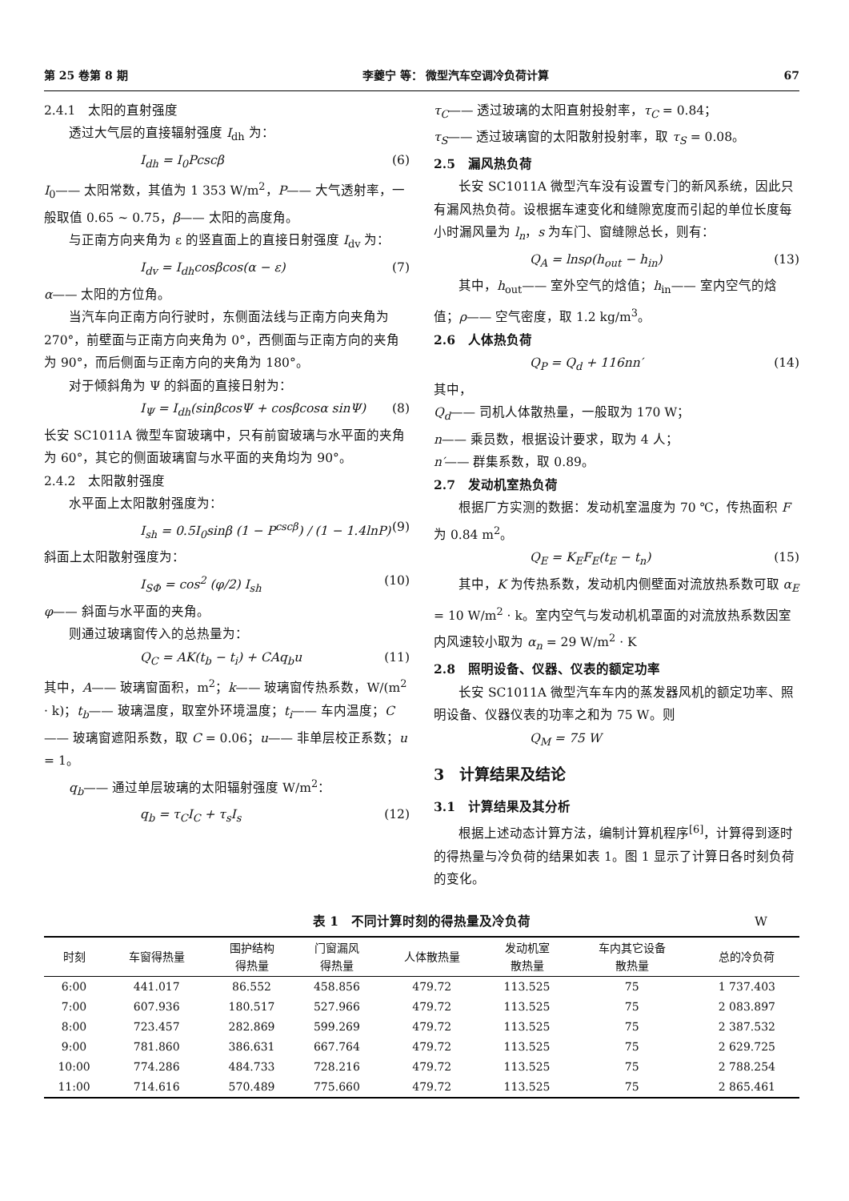第 25 卷第 8 期 李夔宁 等： 微型汽车空调冷负荷计算 67
2.4.1　太阳的直射强度
透过大气层的直接辐射强度 I<sub>dh</sub> 为：
I<sub>dh</sub> = I<sub>0</sub>Pcscβ (6)
I<sub>0</sub>—— 太阳常数，其值为 1 353 W/m<sup>2</sup>，P—— 大气透射率，一般取值 0.65 ~ 0.75，β—— 太阳的高度角。
与正南方向夹角为 ε 的竖直面上的直接日射强度 I<sub>dv</sub> 为：
I<sub>dv</sub> = I<sub>dh</sub>cosβcos(α − ε) (7)
α—— 太阳的方位角。
当汽车向正南方向行驶时，东侧面法线与正南方向夹角为 270°，前壁面与正南方向夹角为 0°，西侧面与正南方向的夹角为 90°，而后侧面与正南方向的夹角为 180°。
对于倾斜角为 Ψ 的斜面的直接日射为：
I<sub>Ψ</sub> = I<sub>dh</sub>(sinβcosΨ + cosβcosα sinΨ) (8)
长安 SC1011A 微型车窗玻璃中，只有前窗玻璃与水平面的夹角为 60°，其它的侧面玻璃窗与水平面的夹角均为 90°。
2.4.2　太阳散射强度
水平面上太阳散射强度为：
I<sub>sh</sub> = 0.5I<sub>0</sub>sinβ (1 − P<sup>cscβ</sup>) / (1 − 1.4lnP) (9)
斜面上太阳散射强度为：
I<sub>SΦ</sub> = cos<sup>2</sup> (φ/2) I<sub>sh</sub> (10)
φ—— 斜面与水平面的夹角。
则通过玻璃窗传入的总热量为：
Q<sub>C</sub> = AK(t<sub>b</sub> − t<sub>i</sub>) + CAq<sub>b</sub>u (11)
其中，A—— 玻璃窗面积，m<sup>2</sup>；k—— 玻璃窗传热系数，W/(m<sup>2</sup> · k)；t<sub>b</sub>—— 玻璃温度，取室外环境温度；t<sub>i</sub>—— 车内温度；C—— 玻璃窗遮阳系数，取 C = 0.06；u—— 非单层校正系数；u = 1。
q<sub>b</sub>—— 通过单层玻璃的太阳辐射强度 W/m<sup>2</sup>：
q<sub>b</sub> = τ<sub>C</sub>I<sub>C</sub> + τ<sub>s</sub>I<sub>s</sub> (12)
τ<sub>C</sub>—— 透过玻璃的太阳直射投射率，τ<sub>C</sub> = 0.84；
τ<sub>S</sub>—— 透过玻璃窗的太阳散射投射率，取 τ<sub>S</sub> = 0.08。
2.5　漏风热负荷
长安 SC1011A 微型汽车没有设置专门的新风系统，因此只有漏风热负荷。设根据车速变化和缝隙宽度而引起的单位长度每小时漏风量为 l<sub>n</sub>，s 为车门、窗缝隙总长，则有：
Q<sub>A</sub> = lnsρ(h<sub>out</sub> − h<sub>in</sub>) (13)
其中，h<sub>out</sub>—— 室外空气的焓值；h<sub>in</sub>—— 室内空气的焓值；ρ—— 空气密度，取 1.2 kg/m<sup>3</sup>。
2.6　人体热负荷
Q<sub>P</sub> = Q<sub>d</sub> + 116nn′ (14)
其中，
Q<sub>d</sub>—— 司机人体散热量，一般取为 170 W；
n—— 乘员数，根据设计要求，取为 4 人；
n′—— 群集系数，取 0.89。
2.7　发动机室热负荷
根据厂方实测的数据：发动机室温度为 70 ℃，传热面积 F 为 0.84 m<sup>2</sup>。
Q<sub>E</sub> = K<sub>E</sub>F<sub>E</sub>(t<sub>E</sub> − t<sub>n</sub>) (15)
其中，K 为传热系数，发动机内侧壁面对流放热系数可取 α<sub>E</sub> = 10 W/m<sup>2</sup> · k。室内空气与发动机机罩面的对流放热系数因室内风速较小取为 α<sub>n</sub> = 29 W/m<sup>2</sup> · K
2.8　照明设备、仪器、仪表的额定功率
长安 SC1011A 微型汽车车内的蒸发器风机的额定功率、照明设备、仪器仪表的功率之和为 75 W。则
Q<sub>M</sub> = 75 W
3　计算结果及结论
3.1　计算结果及其分析
根据上述动态计算方法，编制计算机程序<sup>[6]</sup>，计算得到逐时的得热量与冷负荷的结果如表 1。图 1 显示了计算日各时刻负荷的变化。
表 1　不同计算时刻的得热量及冷负荷 W
| 时刻 | 车窗得热量 | 围护结构 得热量 | 门窗漏风 得热量 | 人体散热量 | 发动机室 散热量 | 车内其它设备 散热量 | 总的冷负荷 |
| --- | --- | --- | --- | --- | --- | --- | --- |
| 6:00 | 441.017 | 86.552 | 458.856 | 479.72 | 113.525 | 75 | 1 737.403 |
| 7:00 | 607.936 | 180.517 | 527.966 | 479.72 | 113.525 | 75 | 2 083.897 |
| 8:00 | 723.457 | 282.869 | 599.269 | 479.72 | 113.525 | 75 | 2 387.532 |
| 9:00 | 781.860 | 386.631 | 667.764 | 479.72 | 113.525 | 75 | 2 629.725 |
| 10:00 | 774.286 | 484.733 | 728.216 | 479.72 | 113.525 | 75 | 2 788.254 |
| 11:00 | 714.616 | 570.489 | 775.660 | 479.72 | 113.525 | 75 | 2 865.461 |